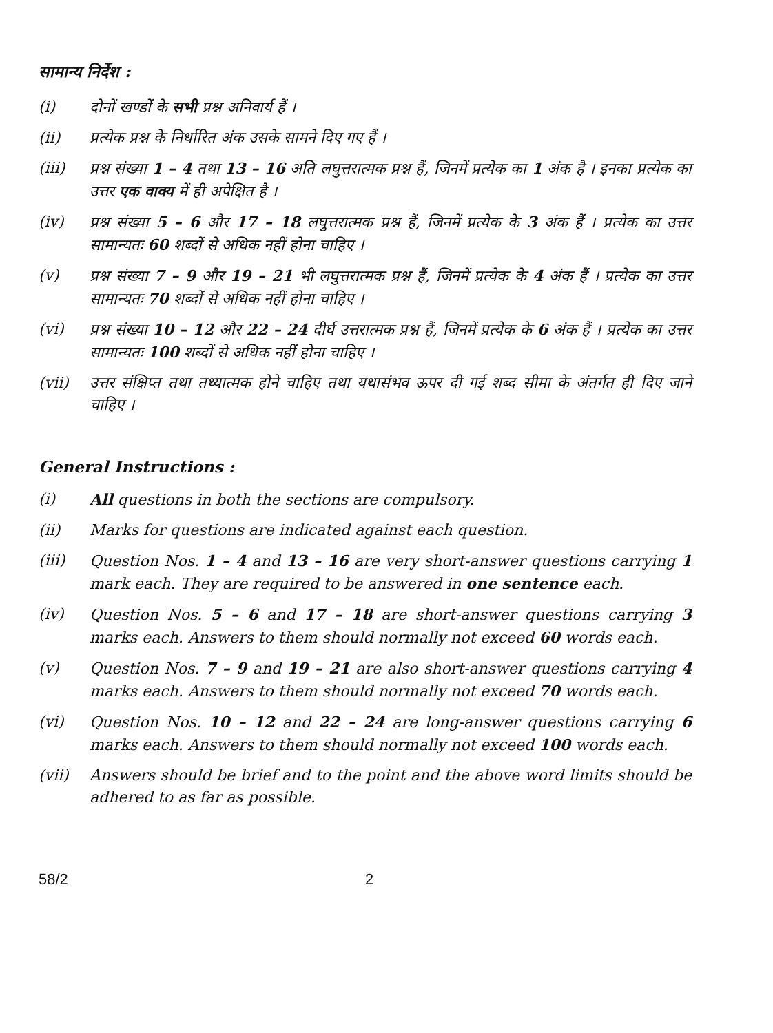सामान्य निर्देश :
(i) दोनों खण्डों के सभी प्रश्न अनिवार्य हैं ।
(ii) प्रत्येक प्रश्न के निर्धारित अंक उसके सामने दिए गए हैं ।
(iii) प्रश्न संख्या 1 – 4 तथा 13 – 16 अति लघुत्तरात्मक प्रश्न हैं, जिनमें प्रत्येक का 1 अंक है । इनका प्रत्येक का उत्तर एक वाक्य में ही अपेक्षित है ।
(iv) प्रश्न संख्या 5 – 6 और 17 – 18 लघुत्तरात्मक प्रश्न हैं, जिनमें प्रत्येक के 3 अंक हैं । प्रत्येक का उत्तर सामान्यतः 60 शब्दों से अधिक नहीं होना चाहिए ।
(v) प्रश्न संख्या 7 – 9 और 19 – 21 भी लघुत्तरात्मक प्रश्न हैं, जिनमें प्रत्येक के 4 अंक हैं । प्रत्येक का उत्तर सामान्यतः 70 शब्दों से अधिक नहीं होना चाहिए ।
(vi) प्रश्न संख्या 10 – 12 और 22 – 24 दीर्घ उत्तरात्मक प्रश्न हैं, जिनमें प्रत्येक के 6 अंक हैं । प्रत्येक का उत्तर सामान्यतः 100 शब्दों से अधिक नहीं होना चाहिए ।
(vii) उत्तर संक्षिप्त तथा तथ्यात्मक होने चाहिए तथा यथासंभव ऊपर दी गई शब्द सीमा के अंतर्गत ही दिए जाने चाहिए ।
General Instructions :
(i) All questions in both the sections are compulsory.
(ii) Marks for questions are indicated against each question.
(iii) Question Nos. 1 – 4 and 13 – 16 are very short-answer questions carrying 1 mark each. They are required to be answered in one sentence each.
(iv) Question Nos. 5 – 6 and 17 – 18 are short-answer questions carrying 3 marks each. Answers to them should normally not exceed 60 words each.
(v) Question Nos. 7 – 9 and 19 – 21 are also short-answer questions carrying 4 marks each. Answers to them should normally not exceed 70 words each.
(vi) Question Nos. 10 – 12 and 22 – 24 are long-answer questions carrying 6 marks each. Answers to them should normally not exceed 100 words each.
(vii) Answers should be brief and to the point and the above word limits should be adhered to as far as possible.
58/2 2